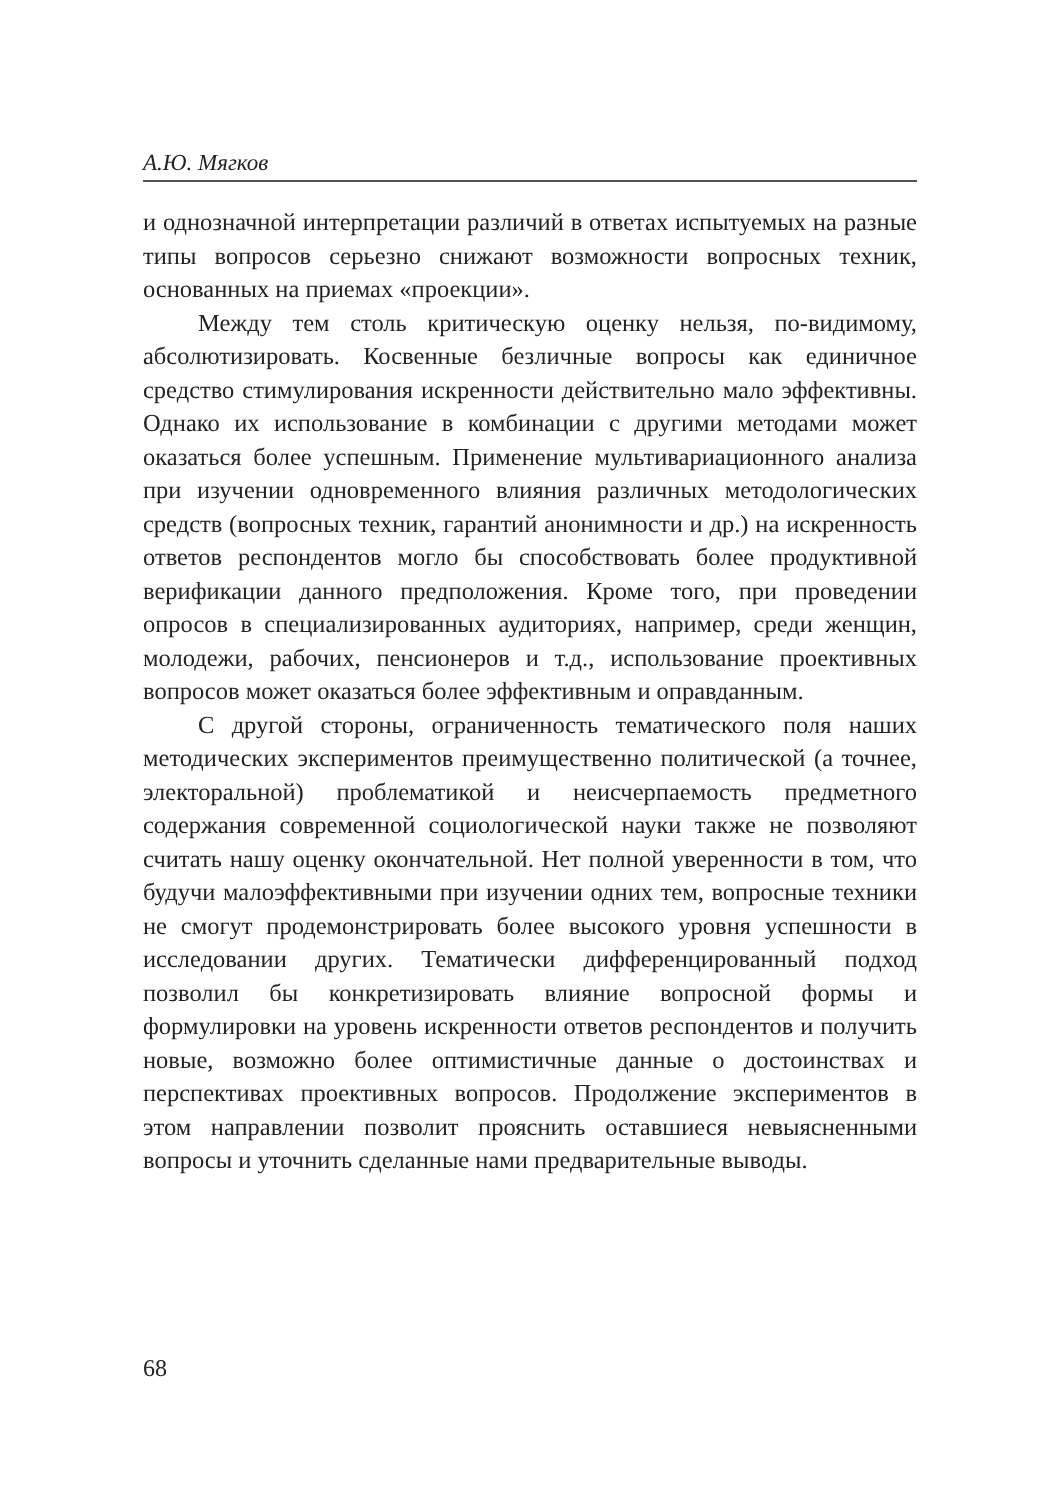А.Ю. Мягков
и однозначной интерпретации различий в ответах испытуемых на разные типы вопросов серьезно снижают возможности вопросных техник, основанных на приемах «проекции».
Между тем столь критическую оценку нельзя, по-видимому, абсолютизировать. Косвенные безличные вопросы как единичное средство стимулирования искренности действительно мало эффективны. Однако их использование в комбинации с другими методами может оказаться более успешным. Применение мультивариационного анализа при изучении одновременного влияния различных методологических средств (вопросных техник, гарантий анонимности и др.) на искренность ответов респондентов могло бы способствовать более продуктивной верификации данного предположения. Кроме того, при проведении опросов в специализированных аудиториях, например, среди женщин, молодежи, рабочих, пенсионеров и т.д., использование проективных вопросов может оказаться более эффективным и оправданным.
С другой стороны, ограниченность тематического поля наших методических экспериментов преимущественно политической (а точнее, электоральной) проблематикой и неисчерпаемость предметного содержания современной социологической науки также не позволяют считать нашу оценку окончательной. Нет полной уверенности в том, что будучи малоэффективными при изучении одних тем, вопросные техники не смогут продемонстрировать более высокого уровня успешности в исследовании других. Тематически дифференцированный подход позволил бы конкретизировать влияние вопросной формы и формулировки на уровень искренности ответов респондентов и получить новые, возможно более оптимистичные данные о достоинствах и перспективах проективных вопросов. Продолжение экспериментов в этом направлении позволит прояснить оставшиеся невыясненными вопросы и уточнить сделанные нами предварительные выводы.
68